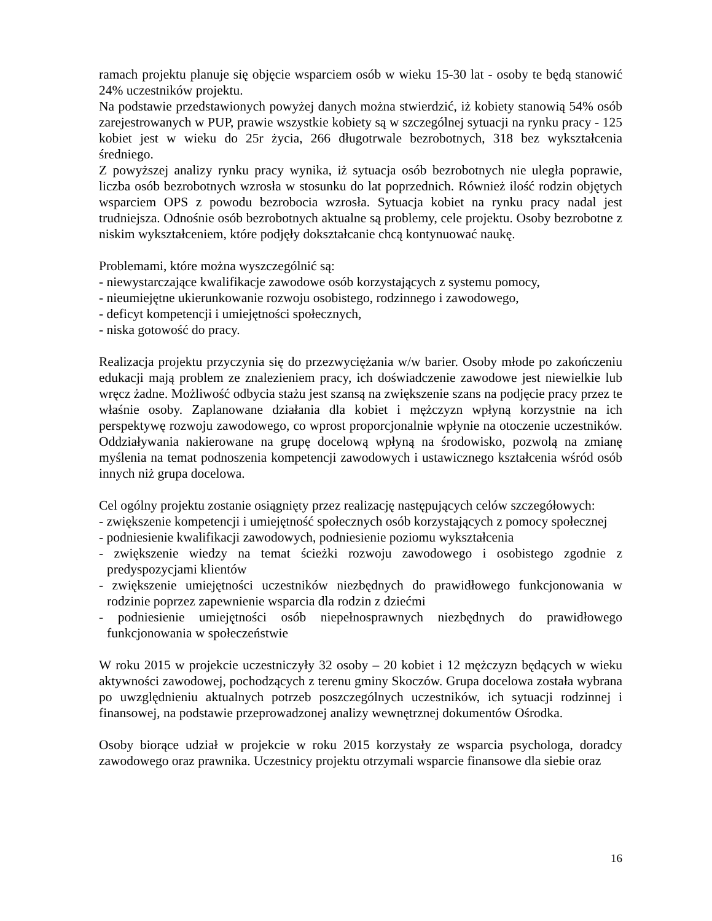ramach projektu planuje się objęcie wsparciem osób w wieku 15-30 lat - osoby te będą stanowić 24% uczestników projektu.
Na podstawie przedstawionych powyżej danych można stwierdzić, iż kobiety stanowią 54% osób zarejestrowanych w PUP, prawie wszystkie kobiety są w szczególnej sytuacji na rynku pracy - 125 kobiet jest w wieku do 25r życia, 266 długotrwale bezrobotnych, 318 bez wykształcenia średniego.
Z powyższej analizy rynku pracy wynika, iż sytuacja osób bezrobotnych nie uległa poprawie, liczba osób bezrobotnych wzrosła w stosunku do lat poprzednich. Również ilość rodzin objętych wsparciem OPS z powodu bezrobocia wzrosła. Sytuacja kobiet na rynku pracy nadal jest trudniejsza. Odnośnie osób bezrobotnych aktualne są problemy, cele projektu. Osoby bezrobotne z niskim wykształceniem, które podjęły dokształcanie chcą kontynuować naukę.
Problemami, które można wyszczególnić są:
- niewystarczające kwalifikacje zawodowe osób korzystających z systemu pomocy,
- nieumiejętne ukierunkowanie rozwoju osobistego, rodzinnego i zawodowego,
- deficyt kompetencji i umiejętności społecznych,
- niska gotowość do pracy.
Realizacja projektu przyczynia się do przezwyciężania w/w barier. Osoby młode po zakończeniu edukacji mają problem ze znalezieniem pracy, ich doświadczenie zawodowe jest niewielkie lub wręcz żadne. Możliwość odbycia stażu jest szansą na zwiększenie szans na podjęcie pracy przez te właśnie osoby. Zaplanowane działania dla kobiet i mężczyzn wpłyną korzystnie na ich perspektywę rozwoju zawodowego, co wprost proporcjonalnie wpłynie na otoczenie uczestników. Oddziaływania nakierowane na grupę docelową wpłyną na środowisko, pozwolą na zmianę myślenia na temat podnoszenia kompetencji zawodowych i ustawicznego kształcenia wśród osób innych niż grupa docelowa.
Cel ogólny projektu zostanie osiągnięty przez realizację następujących celów szczegółowych:
- zwiększenie kompetencji i umiejętność społecznych osób korzystających z pomocy społecznej
- podniesienie kwalifikacji zawodowych, podniesienie poziomu wykształcenia
- zwiększenie wiedzy na temat ścieżki rozwoju zawodowego i osobistego zgodnie z predyspozycjami klientów
- zwiększenie umiejętności uczestników niezbędnych do prawidłowego funkcjonowania w rodzinie poprzez zapewnienie wsparcia dla rodzin z dziećmi
- podniesienie umiejętności osób niepełnosprawnych niezbędnych do prawidłowego funkcjonowania w społeczeństwie
W roku 2015 w projekcie uczestniczyły 32 osoby – 20 kobiet i 12 mężczyzn będących w wieku aktywności zawodowej, pochodzących z terenu gminy Skoczów. Grupa docelowa została wybrana po uwzględnieniu aktualnych potrzeb poszczególnych uczestników, ich sytuacji rodzinnej i finansowej, na podstawie przeprowadzonej analizy wewnętrznej dokumentów Ośrodka.
Osoby biorące udział w projekcie w roku 2015 korzystały ze wsparcia psychologa, doradcy zawodowego oraz prawnika. Uczestnicy projektu otrzymali wsparcie finansowe dla siebie oraz
16